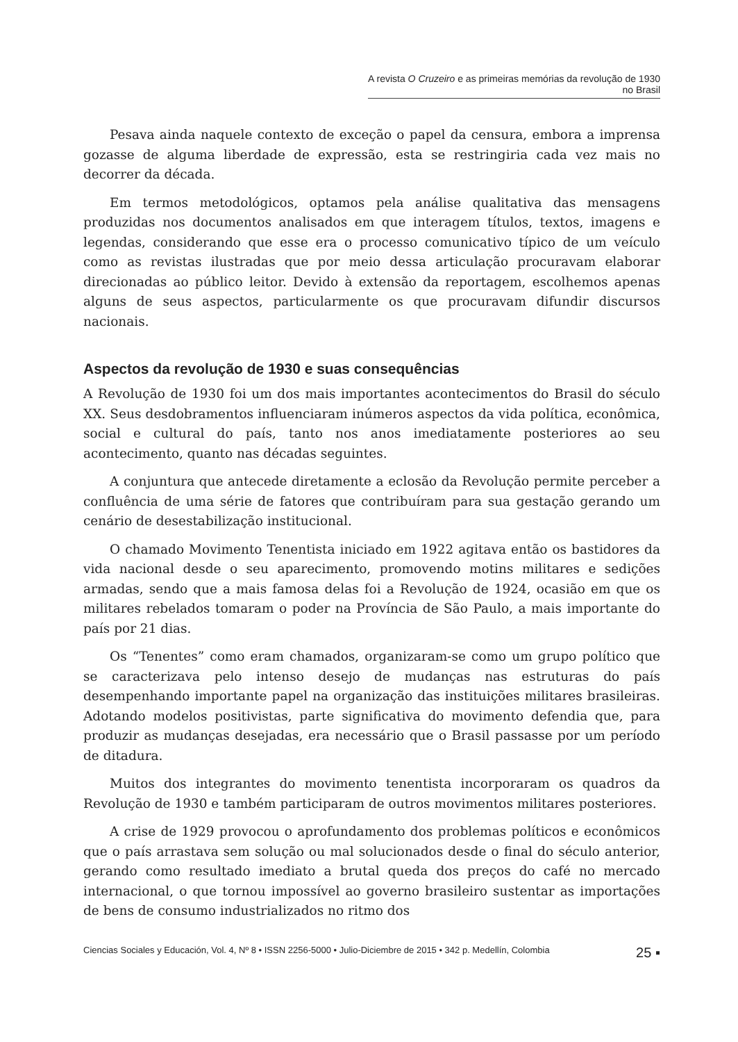A revista O Cruzeiro e as primeiras memórias da revolução de 1930 no Brasil
Pesava ainda naquele contexto de exceção o papel da censura, embora a imprensa gozasse de alguma liberdade de expressão, esta se restringiria cada vez mais no decorrer da década.
Em termos metodológicos, optamos pela análise qualitativa das mensagens produzidas nos documentos analisados em que interagem títulos, textos, imagens e legendas, considerando que esse era o processo comunicativo típico de um veículo como as revistas ilustradas que por meio dessa articulação procuravam elaborar direcionadas ao público leitor. Devido à extensão da reportagem, escolhemos apenas alguns de seus aspectos, particularmente os que procuravam difundir discursos nacionais.
Aspectos da revolução de 1930 e suas consequências
A Revolução de 1930 foi um dos mais importantes acontecimentos do Brasil do século XX. Seus desdobramentos influenciaram inúmeros aspectos da vida política, econômica, social e cultural do país, tanto nos anos imediatamente posteriores ao seu acontecimento, quanto nas décadas seguintes.
A conjuntura que antecede diretamente a eclosão da Revolução permite perceber a confluência de uma série de fatores que contribuíram para sua gestação gerando um cenário de desestabilização institucional.
O chamado Movimento Tenentista iniciado em 1922 agitava então os bastidores da vida nacional desde o seu aparecimento, promovendo motins militares e sedições armadas, sendo que a mais famosa delas foi a Revolução de 1924, ocasião em que os militares rebelados tomaram o poder na Província de São Paulo, a mais importante do país por 21 dias.
Os “Tenentes” como eram chamados, organizaram-se como um grupo político que se caracterizava pelo intenso desejo de mudanças nas estruturas do país desempenhando importante papel na organização das instituições militares brasileiras. Adotando modelos positivistas, parte significativa do movimento defendia que, para produzir as mudanças desejadas, era necessário que o Brasil passasse por um período de ditadura.
Muitos dos integrantes do movimento tenentista incorporaram os quadros da Revolução de 1930 e também participaram de outros movimentos militares posteriores.
A crise de 1929 provocou o aprofundamento dos problemas políticos e econômicos que o país arrastava sem solução ou mal solucionados desde o final do século anterior, gerando como resultado imediato a brutal queda dos preços do café no mercado internacional, o que tornou impossível ao governo brasileiro sustentar as importações de bens de consumo industrializados no ritmo dos
Ciencias Sociales y Educación, Vol. 4, Nº 8 • ISSN 2256-5000 • Julio-Diciembre de 2015 • 342 p. Medellín, Colombia 25 ▪